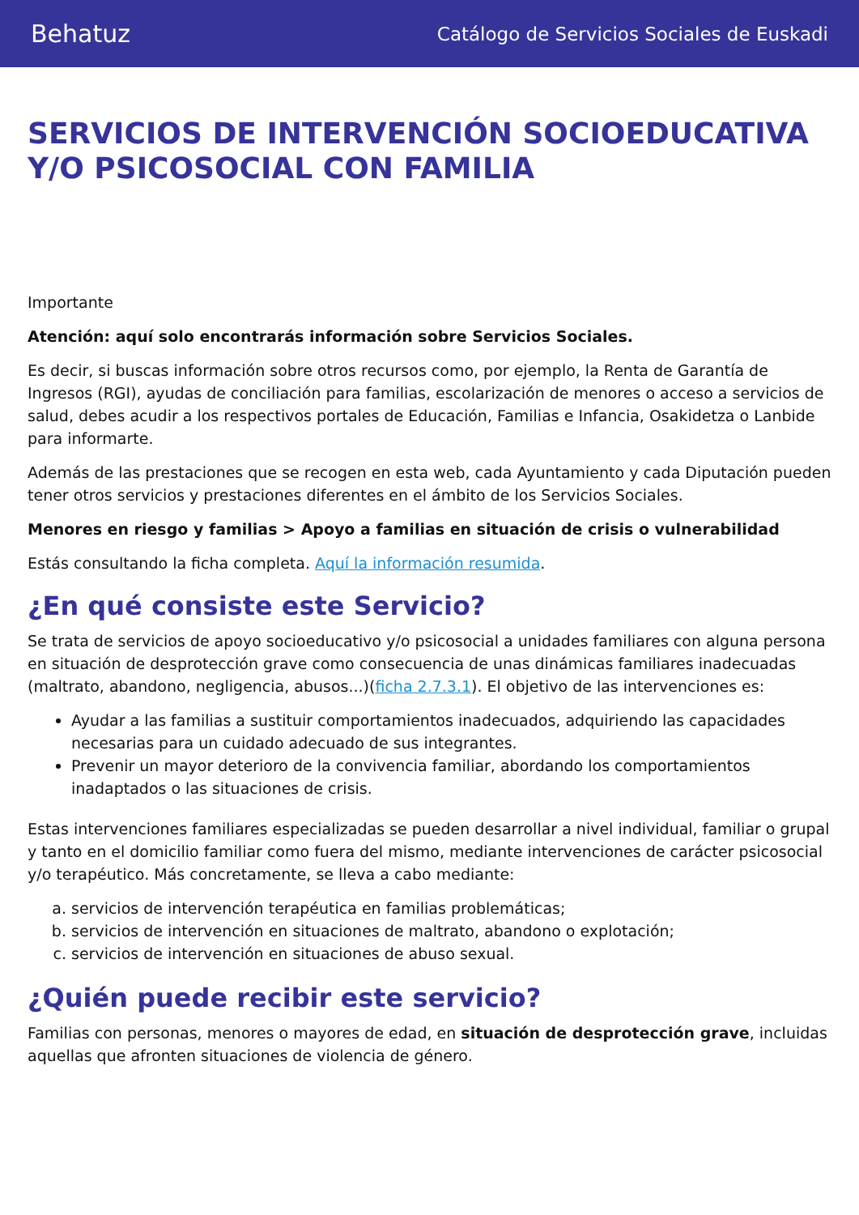Behatuz Catálogo de Servicios Sociales de Euskadi
SERVICIOS DE INTERVENCIÓN SOCIOEDUCATIVA Y/O PSICOSOCIAL CON FAMILIA
Importante
Atención: aquí solo encontrarás información sobre Servicios Sociales.
Es decir, si buscas información sobre otros recursos como, por ejemplo, la Renta de Garantía de Ingresos (RGI), ayudas de conciliación para familias, escolarización de menores o acceso a servicios de salud, debes acudir a los respectivos portales de Educación, Familias e Infancia, Osakidetza o Lanbide para informarte.
Además de las prestaciones que se recogen en esta web, cada Ayuntamiento y cada Diputación pueden tener otros servicios y prestaciones diferentes en el ámbito de los Servicios Sociales.
Menores en riesgo y familias > Apoyo a familias en situación de crisis o vulnerabilidad
Estás consultando la ficha completa. Aquí la información resumida.
¿En qué consiste este Servicio?
Se trata de servicios de apoyo socioeducativo y/o psicosocial a unidades familiares con alguna persona en situación de desprotección grave como consecuencia de unas dinámicas familiares inadecuadas (maltrato, abandono, negligencia, abusos...)(ficha 2.7.3.1). El objetivo de las intervenciones es:
Ayudar a las familias a sustituir comportamientos inadecuados, adquiriendo las capacidades necesarias para un cuidado adecuado de sus integrantes.
Prevenir un mayor deterioro de la convivencia familiar, abordando los comportamientos inadaptados o las situaciones de crisis.
Estas intervenciones familiares especializadas se pueden desarrollar a nivel individual, familiar o grupal y tanto en el domicilio familiar como fuera del mismo, mediante intervenciones de carácter psicosocial y/o terapéutico. Más concretamente, se lleva a cabo mediante:
a. servicios de intervención terapéutica en familias problemáticas;
b. servicios de intervención en situaciones de maltrato, abandono o explotación;
c. servicios de intervención en situaciones de abuso sexual.
¿Quién puede recibir este servicio?
Familias con personas, menores o mayores de edad, en situación de desprotección grave, incluidas aquellas que afronten situaciones de violencia de género.